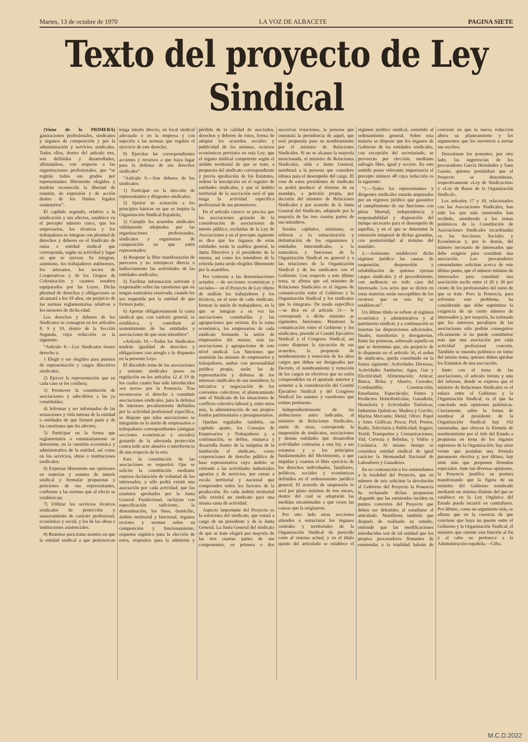Martes, 13 de octubre de 1970 LA VOZ DE ALBACETE PAGINA SIETE
Texto del proyecto de Ley Sindical
(Viene de la PRIMERA) ganizaciones profesionales, sindicatos y órganos de composición y por la administración y servicios sindicales. Todos ellos, dentro del artículo tres, son definidos y desarrollados, afirmándose, con respecto a las organizaciones profesionales, que “se regirán todos sus grados por representantes libremente elegidos y tendrán reconocida la libertad de reunión, de expresión y de acción dentro de los límites legales estatutarios”.
El capítulo segundo, relativo a la sindicación y sus efectos, establece en el precepto número cinco, que los empresarios, los técnicos y los trabajadores se integran con plenitud de derechos y deberes en el Sindicato de rama o entidad sindical que corresponda, según su actividad y lugar en que se ejerzan. Se integran, asimismo, los trabajadores autónomos, los artesanos, los socios de Cooperativas y de los Grupos de Colonización y cuantos resulten equiparados por las Leyes. Dicha plenitud de derechos y obligaciones se alcanzará a los 18 años, sin perjuicio de las normas reglamentarias relativas a los menores de dicha edad.
Los derechos y deberes de los Sindicatos se consagran en los artículos 8, 9 y 10, dentro de la Sección Segunda, cuya redacción es la siguiente:
“Artículo 8.—Los Sindicatos tienen derecho a:
1 Elegir y ser elegidos para puestos de representación y cargos directivos sindicales;
2) Ejercer la representación que en cada caso se les confiera;
3) Promover la constitución de asociaciones y adscribirse a las ya constituidas;
4) Informar y ser informados de las actuaciones y vida interna de la entidad o entidades de que formen parte y de las cuestiones que les afecten;
5) Participar en la forma que reglamentaria o estatutariamente se determine, en la cuestión económica y administrativa de la entidad, así como en los servicios, obras o instituciones sindicales;
6) Expresar libremente sus opiniones en materias y asuntos de interés sindical y formular propuestas y peticiones de sus representantes, conforme a las normas que al efecto se establezcan;
7) Utilizar los servicios técnicos sindicales de protección y asesoramiento de carácter profesional, económico y social, y los de las obras e instituciones asistenciales.
8) Reunirse para tratar asuntos en que la entidad sindical a que pertenezcan tenga interés directo, en local sindical adecuado o en la empresa y con sujeción a las normas que regulen el ejercicio de este derecho;
9) Ejercitar las correspondientes acciones y recursos a que haya lugar para la defensa de sus derechos sindicales”.
“Artículo 9.—Son deberes de los sindicatos:
1) Participar en la elección de representantes y dirigentes sindicales;
2) Ajustar su actuación a los principios básicos en que se inspira la Organización Sindical Española;
3) Cumplir los acuerdos sindicales válidamente adoptados por las organizaciones profesionales, sindicatos y organismos de composición en que estén representados;
4) Respetar la libre manifestación de pareceres y no entorpecer directa o indirectamente las actividades de las entidades sindicales;
5) Facilitar información solvente y responsable sobre las cuestiones que no tengan naturaleza reservada, cuando les sea requerida por la entidad de que formen parte;
6) Aportar obligatoriamente la cuota sindical que, con carácter general, se establezca, y contribuir al sostenimiento de las entidades y asociaciones de que sean miembros”.
«Artículo 10.—Todos los Sindicatos tendrán igualdad de derechos y obligaciones con arreglo a lo dispuesto en la presente Ley».
El discutido tema de las asociaciones y uniones sindicales posee su regulación en los artículos 12 al 19 de los cuales cuatro han sido introducidos «ex novo» por la Ponencia. Tras reconocerse el derecho a constituir asociaciones sindicales, para la defensa de intereses peculiarmente definidos por la actividad profesional específica, se dispone que tales asociaciones se integrarán en la unión de empresarios o trabajadores correspondientes (antiguas secciones económicas y sociales) gozando de la adecuada protección contra todo acto abusivo o interferencia de una respecto de la otra.
Para la constitución de las asociaciones se requerirá: Que se solicite la constitución mediante expresa declaración de voluntad de los interesados, y sólo podrá existir una asociación por cada actividad; que los estatutos aprobados por la Junta General Fundacional, incluyan con especificación suficiente, la denominación, los fines, domicilio, ámbito territorial y funcional, órganos rectores y normas sobre su composición y funcionamiento, esquema orgánico para la elección de estos, requisitos para la admisión y pérdida de la calidad de asociados, derechos y deberes de éstos, forma de adoptar los acuerdos sociales y publicidad de los mismos, recursos económicos previstos en esta Ley; que el órgano sindical competente según el ámbito territorial de que se trate, a propuesta del sindicato correspondiente y previa aprobación de los Estatutos, ordene la inscripción en el registro de entidades sindicales, y que el ámbito territorial de la asociación será el que tenga la actividad específica profesional de sus promotores.
En el artículo catorce se precisa que las asociaciones gozarán de la consideración de asociaciones de interés público, excluidas de la Ley de Asociaciones y en el precepto siguiente se dice que los órganos de estas entidades serán la asablea general, la Junta Directiva y el presidente de la misma, así como los miembros de la referida junta serán elegidos libremente por la asamblea.
Por contraste a las denominaciones actuales —de secciones económicas y sociales— en el Proyecto de Ley objeto de análisis los trabajadores y los técnicos, en el seno de cada sindicato, forman la unión de trabajadores, en la que se integran a su vez las asociaciones constituídas y las agrupaciones que existan. En la rama económica, los empresarios de cada sindicato formarán la unión de empresarios del mismo, más las asociaciones y agrupaciones de este nivel sindical. Las funciones que asumirán las uniones de empresarios y trabajadores, ambas con personalidad jurídica propia, serán las de representación y defensa de los intereses sindicales de sus miembros; la iniciativa y negociación de los convenios colectivos; el planteamiento ante el Sindicato de las situaciones de conflicto colectivo laboral y, entre otros más, la administración de sus propios fondos patrimoniales o presupuestarios.
Quedan regulados también, en capítulo aparte, los Consejos de Empresarios y Trabajadores y, a continuación, se define, enmarca y desarrolla dentro de la máquina de la institución el sindicato, como corporaciones de derecho público de base representativa cuyo ámbito se extiende a las actividades industriales agrarias y de servicios, por ramas a escala territorial y nacional que comprenden todos los factores de la producción. En cada ámbito territorial sólo existirá un sindicato para una misma rama de actividad.
Aspecto importante del Proyecto es la estructura del sindicato, que estará a cargo de un presidente y de la Junta General. La Junta General del sindicato de que se trate elegirá por mayoría de las tres cuartas partes de sus componentes, en primera o dos sucesivas votaciones, la persona que ostentará la presidencia de aquel, que será propuesta para su nombramiento por el ministro de Relaciones Sindicales. Si no se alcanza la mayoría mencionada, el ministro de Relaciones Sindicales, oída a Junta General, nombrará a la persona que considere idónea para el desempeño del cargo. El cese de estos presidentes de sindicato se podrá producir al término de su mandato, a petición propia, por decisión del ministro de Relaciones Sindicales y por acuerdo de la Junta General del Sindicato, adoptado por la mayoría de las tres cuartas partes de sus miembros.
Sendos capítulos, asimismo, se refieren a la estructuración y delimitación de los organismos y entidades intersindicales, a la naturaleza y funciones de la Organización Sindical en general y a las relaciones de la Organización Sindical y de los sindicatos con el Gobierno. Con respecto a este último tema, se afirma que «el ministro de Relaciones Sindicales es el órgano de comunicación entre el Gobierno y la Organización Sindical y los sindicatos que lo integran». De modo específico —se dice en el artículo 31— le corresponde a dicho ministro as siguientes funciones: Mantener la comunicación entre el Gobierno y los sindicatos, presidir el Comité Ejecutivo Sindical y el Congreso Sindical, así como disponer la ejecución de sus acuerdos, la propuesta de nombramiento y remoción de los altos cargos que deben ser designados por Decreto, el nombramiento y remoción de los cargos no electivos que no estén comprendidos en el apartado anterior y someter a la consideración del Comité Ejecutivo Sindical y del Congreso Sindical los asuntos y cuestiones que estime pertinente.
Independientemente de las atribuciones antes indicadas, al ministro de Relaciones Sindicales, amén de otras, corresponde la suspensión de sindicatos, asociaciones y demás entidades que desarrollen actividades contrarias a esta ley, a sus estatutos y a los principios fundamentales del Movimiento, o que impidan y coarten el libre ejercicio de los derechos individuales, familiares, políticos, sociales y económicos definidos en el ordenamiento jurídico general. El acuerdo de suspensión lo será por plazo máximo de tres meses, dentro del cual se adoptarán las medidas encaminadas a que cesen las causas que la originaron.
Por otro lado otras secciones atienden a estructurar los órganos centrales y territoriales de la Organización Sindical de parecido corte al sistema actual, y en el título quinto del articulado se establece el régimen jurídico sindical, sometido al ordenamiento general. Sobre esta materia se dispone que los órganos de Gobierno de las entidades sindicales, con excepción del secretariado, se proveerán por elección, mediante sufragio libre, igual y secreto. En este sentido posee relevante importancia el precepto número 48 cuya redacción es la siguiente:
“1.—Todos los representantes y dirigentes sindicales estarán amparados por un régimen jurídico que garantice el cumplimiento de sus funciones con plena libertad, independencia y responsabilidad y disposición del tiempo necesario para el desempeño de aquellas, y en el que se determine la extensión temporal de dichas garantías, con posterioridad al término del mandato.
2.—Asimismo establecerá dicho régimen jurídico las causas de suspensión, desposesión y rehabilitación de quienes ejerzan cargos sindicales y el procedimiento, con audiencia en todo caso del interesado. Los actos que se dicten en estas materias serán susceptibles de los recursos que en esta ley se establezcan”.
Un último título se refiere al régimen económico y administrativo y al patrimonio sindical, y a continuación se insertan las disposiciones adicionales, finales, transitorias y derogatorias. Entre las primeras, sobresale aquella en que se determina que, sin prejuicio de lo dispuesto en el artículo 36, el orden de sindicatos, queda constituido en la forma siguiente: Actividades Diversas; Actividades Sanitarias; Agua, Gas y Electricidad; Alimentación; Azúcar; Banca, Bolsa y Ahorro; Cereales; Combustible; Construcción; Enseñanza; Espectáculo; Frutos y Productos Hortofrutícolas; Ganadería; Hostelería y Actividades Turísticas; Industrias Químicas; Madera y Corcho; Marina Mercante; Metal; Olivo; Papel y Artes Gráficas; Pesca; Piel; Prensa, Radio, Televisión y Publicidad; Seguro; Textil; Transportes y Comunicaciones; Vid; Cerveza y Bebidas, y Vidrio y Cerámica. Al mismo tiempo se considera entidad sindical de igual carácter la Hermandad Nacional de Labradores y Ganaderos.
En su contestación a los enmendantes a la totalidad del Proyecto, que en número de seis solicitan la devolución al Gobierno del Proyecto la Ponencia ha rechazado dichas propuestas alegando que las enmiendas inciden en puntos concretos del Proyecto que deben ser debatidos al estudiarse el articulado. Manifiesta también que después de realizado su estudio, entiende que las modificaciones introducidas son de tal entidad que los propios procuradores firmantes de enmiendas a la totalidad habrán de convenir en que la nueva redacción altera su planteamiento y los argumentos que les movieron a enviar sus escritos.
Desestiman los ponentes, por otro lado, las sugerencias de los procuradores García Hernández y Sans Gassio, quienes postulaban que el Proyecto se denominase, respectivamente «Ley de Sindicación» y «Ley de Bases de la Organización Sindical».
Los artículos 17 y 18, relacionados con las Asociaciones Sindicales, han sido los que más enmiendas han recibido, atendiendo a los temas polémicos de la Constitución de Asociaciones Sindicales incardinadas en las Secciones Sociales y Económicas y, por lo demás, del número necesario de interesados que debe exigirse para constituir una asociación. Los procuradores enmendantes solicitan acerca de este último punto, que el número mínimo de interesados para constituir una asociación oscile entre el 20 y 30 por ciento de los profesionales del ramo de que se trate. Pero la Ponencia, para solventar este problema, ha considerado que debe suprimirse la exigencia de un cierto número de interesados y, por mayoría, ha estimado que los intereses peculiares de las asociaciones sólo podrán conseguirse eficazmente si no puede constituirse más que una asociación por cada actividad profesional concreta. También se muestra polémico en torno del mismo tema, quienes deben aprobar los Estatutos de una asociación.
Junto con el tema de las asociaciones, el artículo treinta y uno del informe, donde se expresa que el ministro de Relaciones Sindicales es el enlace entre el Gobierno y la Organización Sindical, es el que ha concitado más opiniones polémicas. Ciertamente, sobre la forma de nombrar al presidente de la Organización Sindical hay 102 enmiendas, que ofrecen la fórmula de nombramiento por el Jefe del Estado a propuesta en terna de los órganos supremos de la Organización; hay otras veinte que postulan una fórmula puramente electiva y, por último, hay siete más que proponen fórmulas especiales. Ante tan diversas opiniones, la Ponencia justifica su postura manifestando que la figura de un ministro del Gobierno nombrado mediante un sistema distinto del que se establece en la Ley Orgánica del Estado puede incurrir en contrafuero. Por último, como un argumento más, se afirma que en la creencia de que conviene que haya un puente entre el Gobierno y la Organización Sindical, el ministro que ostente esta función al fin y al cabo no pertenece a la Administración española.—Cifra.
M.C.D.2022